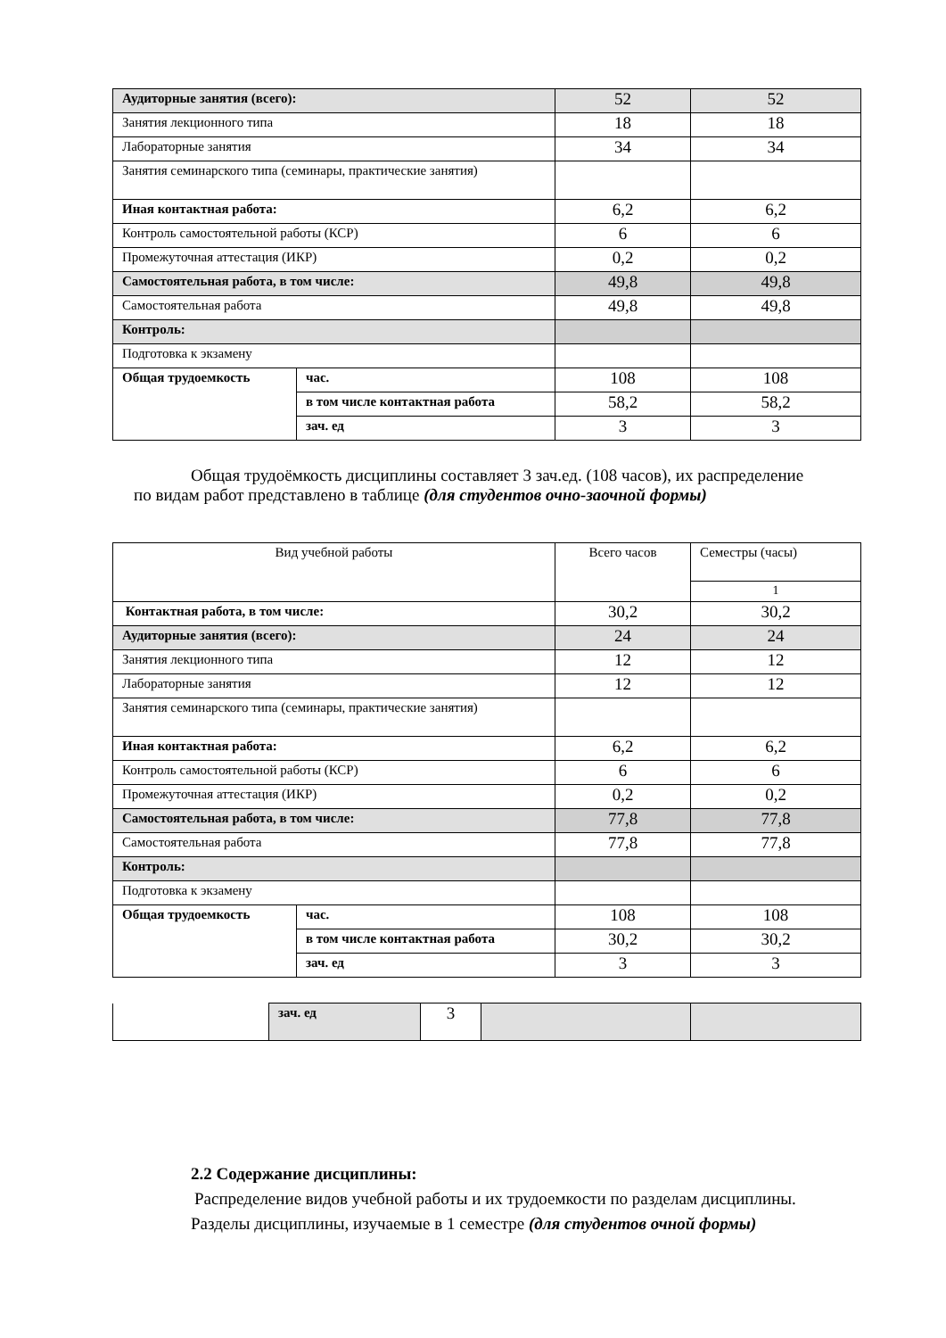| Аудиторные занятия (всего): | | 52 | 52 |
| Занятия лекционного типа | | 18 | 18 |
| Лабораторные занятия | | 34 | 34 |
| Занятия семинарского типа (семинары, практические занятия) | | | |
| Иная контактная работа: | | 6,2 | 6,2 |
| Контроль самостоятельной работы (КСР) | | 6 | 6 |
| Промежуточная аттестация (ИКР) | | 0,2 | 0,2 |
| Самостоятельная работа, в том числе: | | 49,8 | 49,8 |
| Самостоятельная работа | | 49,8 | 49,8 |
| Контроль: | | | |
| Подготовка к экзамену | | | |
| Общая трудоемкость | час. | 108 | 108 |
| | в том числе контактная работа | 58,2 | 58,2 |
| | зач. ед | 3 | 3 |
Общая трудоёмкость дисциплины составляет 3 зач.ед. (108 часов), их распределение
по видам работ представлено в таблице (для студентов очно-заочной формы)
| Вид учебной работы | | Всего часов | Семестры (часы) |
| | | | 1 |
| Контактная работа, в том числе: | | 30,2 | 30,2 |
| Аудиторные занятия (всего): | | 24 | 24 |
| Занятия лекционного типа | | 12 | 12 |
| Лабораторные занятия | | 12 | 12 |
| Занятия семинарского типа (семинары, практические занятия) | | | |
| Иная контактная работа: | | 6,2 | 6,2 |
| Контроль самостоятельной работы (КСР) | | 6 | 6 |
| Промежуточная аттестация (ИКР) | | 0,2 | 0,2 |
| Самостоятельная работа, в том числе: | | 77,8 | 77,8 |
| Самостоятельная работа | | 77,8 | 77,8 |
| Контроль: | | | |
| Подготовка к экзамену | | | |
| Общая трудоемкость | час. | 108 | 108 |
| | в том числе контактная работа | 30,2 | 30,2 |
| | зач. ед | 3 | 3 |
| | зач. ед | 3 | | |
2.2 Содержание дисциплины:
Распределение видов учебной работы и их трудоемкости по разделам дисциплины.
Разделы дисциплины, изучаемые в 1 семестре (для студентов очной формы)